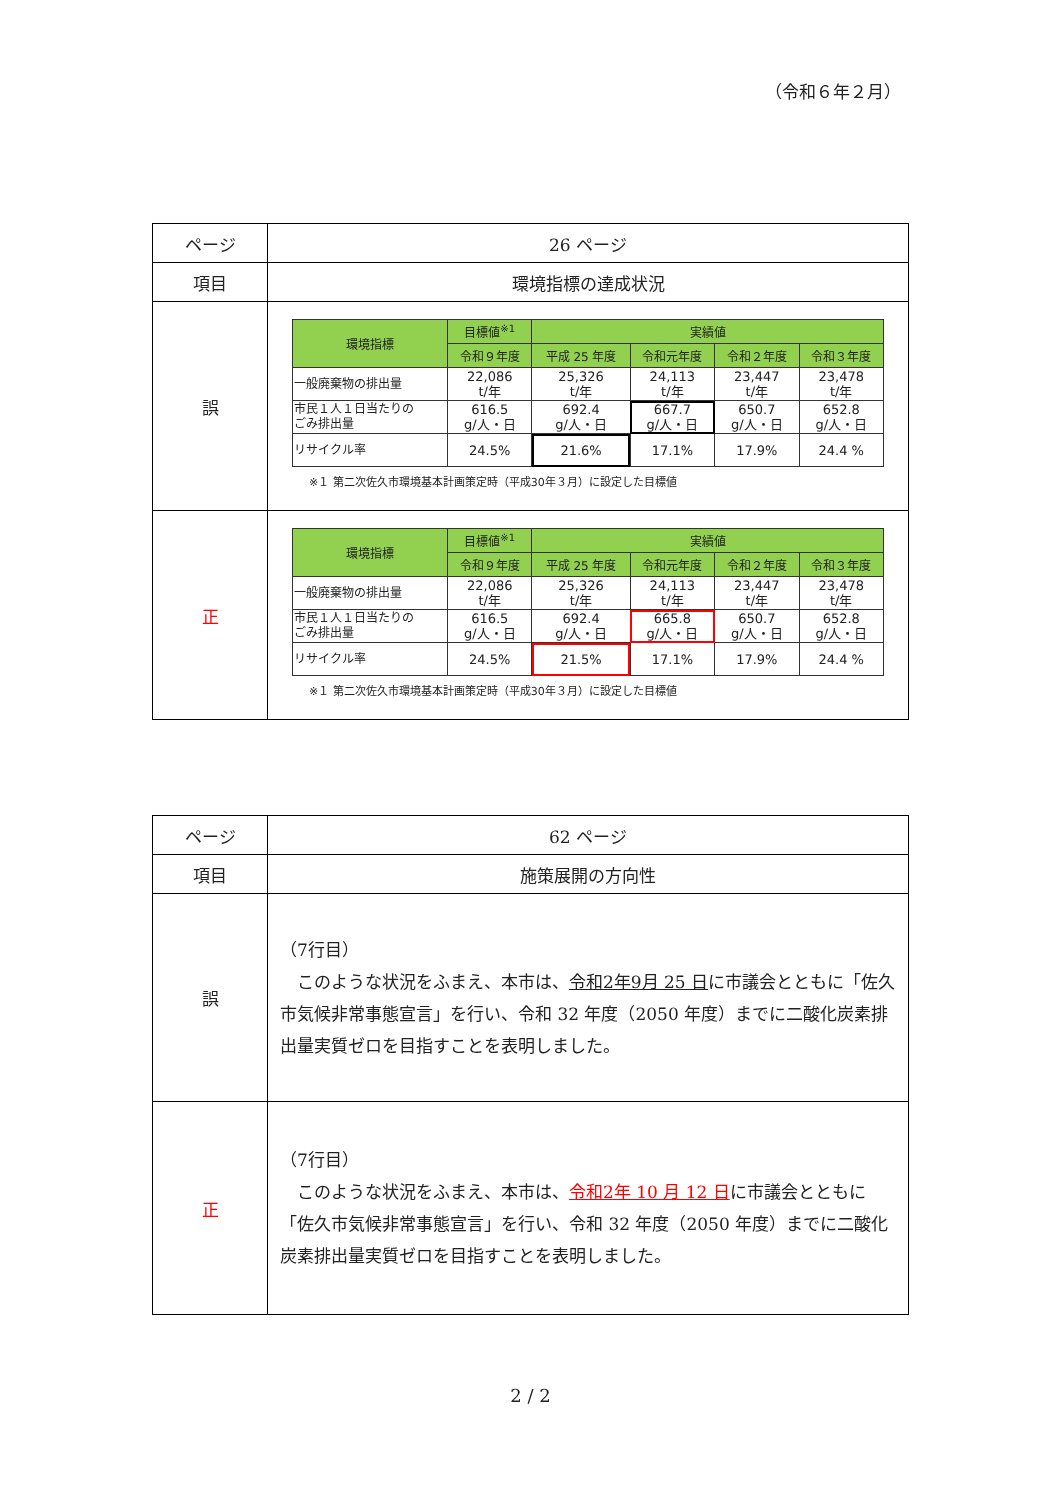（令和６年２月）
| ページ | 26 ページ |
| 項目 | 環境指標の達成状況 |
| 誤 | / 環境指標 / 目標値<sup>※1</sup> / 実績値 / / / / / --- / --- / --- / --- / --- / --- / / / 令和９年度 / 平成 25 年度 / 令和元年度 / 令和２年度 / 令和３年度 / / 一般廃棄物の排出量 / 22,086 t/年 / 25,326 t/年 / 24,113 t/年 / 23,447 t/年 / 23,478 t/年 / / 市民１人１日当たりの ごみ排出量 / 616.5 g/人・日 / 692.4 g/人・日 / 667.7 g/人・日 / 650.7 g/人・日 / 652.8 g/人・日 / / リサイクル率 / 24.5% / 21.6% / 17.1% / 17.9% / 24.4 % / ※１ 第二次佐久市環境基本計画策定時（平成30年３月）に設定した目標値 |
| 正 | / 環境指標 / 目標値<sup>※1</sup> / 実績値 / / / / / --- / --- / --- / --- / --- / --- / / / 令和９年度 / 平成 25 年度 / 令和元年度 / 令和２年度 / 令和３年度 / / 一般廃棄物の排出量 / 22,086 t/年 / 25,326 t/年 / 24,113 t/年 / 23,447 t/年 / 23,478 t/年 / / 市民１人１日当たりの ごみ排出量 / 616.5 g/人・日 / 692.4 g/人・日 / 665.8 g/人・日 / 650.7 g/人・日 / 652.8 g/人・日 / / リサイクル率 / 24.5% / 21.5% / 17.1% / 17.9% / 24.4 % / ※１ 第二次佐久市環境基本計画策定時（平成30年３月）に設定した目標値 |
| ページ | 62 ページ |
| 項目 | 施策展開の方向性 |
| 誤 | （7行目） このような状況をふまえ、本市は、 令和2年9月 25 日 に市議会とともに「佐久市気候非常事態宣言」を行い、令和 32 年度（2050 年度）までに二酸化炭素排出量実質ゼロを目指すことを表明しました。 |
| 正 | （7行目） このような状況をふまえ、本市は、 令和2年 10 月 12 日 に市議会とともに「佐久市気候非常事態宣言」を行い、令和 32 年度（2050 年度）までに二酸化炭素排出量実質ゼロを目指すことを表明しました。 |
2 / 2